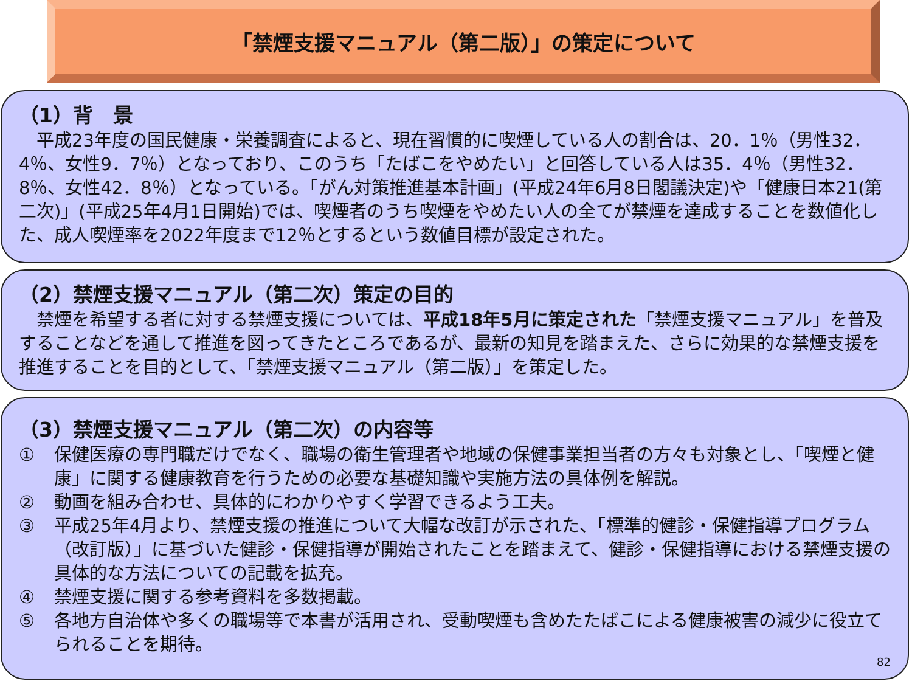「禁煙支援マニュアル（第二版）」の策定について
（1）背　景
　平成23年度の国民健康・栄養調査によると、現在習慣的に喫煙している人の割合は、20．1％（男性32．4％、女性9．7％）となっており、このうち「たばこをやめたい」と回答している人は35．4％（男性32．8％、女性42．8％）となっている。「がん対策推進基本計画」(平成24年6月8日閣議決定)や「健康日本21(第二次)」(平成25年4月1日開始)では、喫煙者のうち喫煙をやめたい人の全てが禁煙を達成することを数値化した、成人喫煙率を2022年度まで12％とするという数値目標が設定された。
（2）禁煙支援マニュアル（第二次）策定の目的
　禁煙を希望する者に対する禁煙支援については、平成18年5月に策定された「禁煙支援マニュアル」を普及することなどを通して推進を図ってきたところであるが、最新の知見を踏まえた、さらに効果的な禁煙支援を推進することを目的として、「禁煙支援マニュアル（第二版）」を策定した。
（3）禁煙支援マニュアル（第二次）の内容等
① 保健医療の専門職だけでなく、職場の衛生管理者や地域の保健事業担当者の方々も対象とし、「喫煙と健康」に関する健康教育を行うための必要な基礎知識や実施方法の具体例を解説。
② 動画を組み合わせ、具体的にわかりやすく学習できるよう工夫。
③ 平成25年4月より、禁煙支援の推進について大幅な改訂が示された、「標準的健診・保健指導プログラム（改訂版）」に基づいた健診・保健指導が開始されたことを踏まえて、健診・保健指導における禁煙支援の具体的な方法についての記載を拡充。
④ 禁煙支援に関する参考資料を多数掲載。
⑤ 各地方自治体や多くの職場等で本書が活用され、受動喫煙も含めたたばこによる健康被害の減少に役立てられることを期待。
82